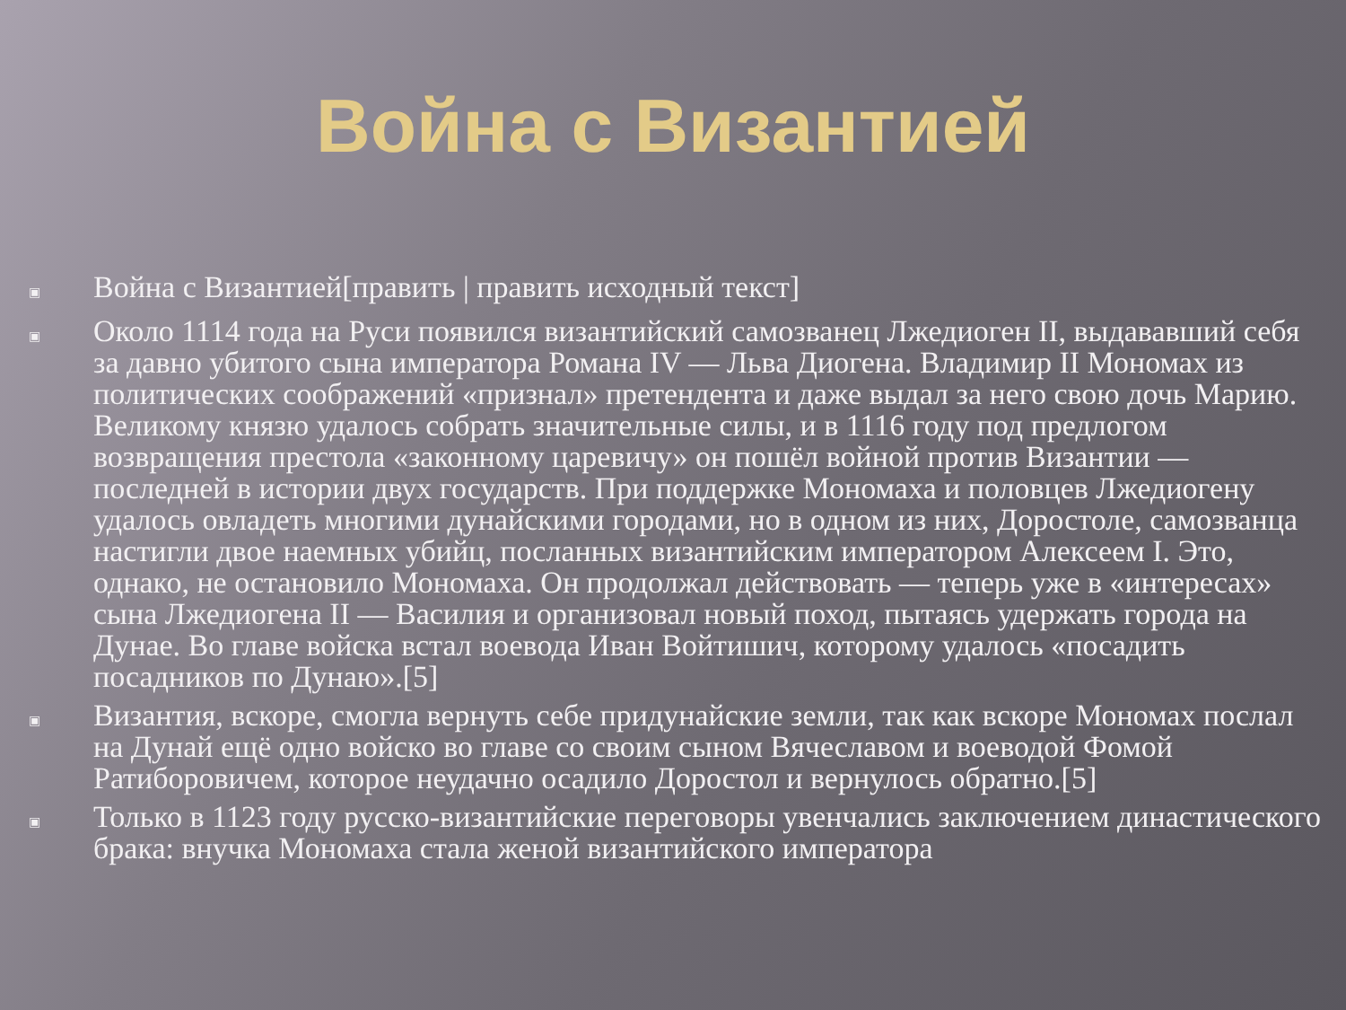Война с Византией
▣ Война с Византией[править | править исходный текст]
▣ Около 1114 года на Руси появился византийский самозванец Лжедиоген II, выдававший себя за давно убитого сына императора Романа IV — Льва Диогена. Владимир II Мономах из политических соображений «признал» претендента и даже выдал за него свою дочь Марию. Великому князю удалось собрать значительные силы, и в 1116 году под предлогом возвращения престола «законному царевичу» он пошёл войной против Византии — последней в истории двух государств. При поддержке Мономаха и половцев Лжедиогену удалось овладеть многими дунайскими городами, но в одном из них, Доростоле, самозванца настигли двое наемных убийц, посланных византийским императором Алексеем I. Это, однако, не остановило Мономаха. Он продолжал действовать — теперь уже в «интересах» сына Лжедиогена II — Василия и организовал новый поход, пытаясь удержать города на Дунае. Во главе войска встал воевода Иван Войтишич, которому удалось «посадить посадников по Дунаю».[5]
▣ Византия, вскоре, смогла вернуть себе придунайские земли, так как вскоре Мономах послал на Дунай ещё одно войско во главе со своим сыном Вячеславом и воеводой Фомой Ратиборовичем, которое неудачно осадило Доростол и вернулось обратно.[5]
▣ Только в 1123 году русско-византийские переговоры увенчались заключением династического брака: внучка Мономаха стала женой византийского императора